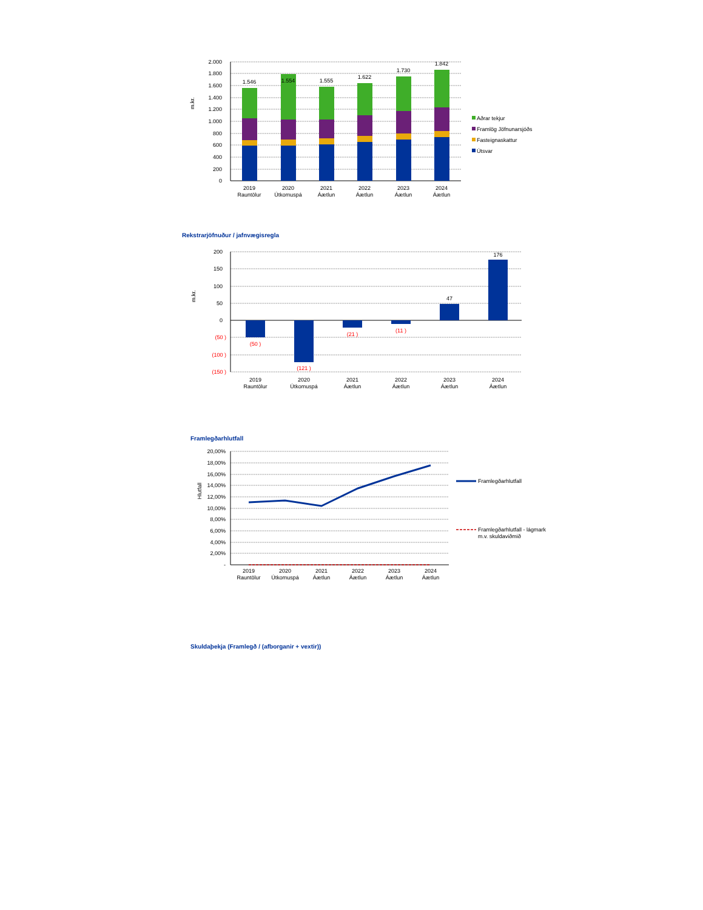2.000
1.800
1.600
1.400
1.200
1.000
800
600
400
200
0
m.kr.
1.546
1.554
1.555
1.622
1.730
1.842
2019
Rauntölur
2020
Útkomuspá
2021
Áætlun
2022
Áætlun
2023
Áætlun
2024
Áætlun
Aðrar tekjur
Framlög Jöfnunarsjóðs
Fasteignaskattur
Útsvar
Rekstrarjöfnuður / jafnvægisregla
200
150
100
50
0
(50 )
(100 )
(150 )
m.kr.
(50 )
(121 )
(21 )
(11 )
47
176
2019
Rauntölur
2020
Útkomuspá
2021
Áætlun
2022
Áætlun
2023
Áætlun
2024
Áætlun
Framlegðarhlutfall
20,00%
18,00%
16,00%
14,00%
12,00%
10,00%
8,00%
6,00%
4,00%
2,00%
-
Hlutfall
2019
Rauntölur
2020
Útkomuspá
2021
Áætlun
2022
Áætlun
2023
Áætlun
2024
Áætlun
Framlegðarhlutfall
Framlegðarhlutfall - lágmark
m.v. skuldaviðmið
Skuldaþekja (Framlegð / (afborganir + vextir))